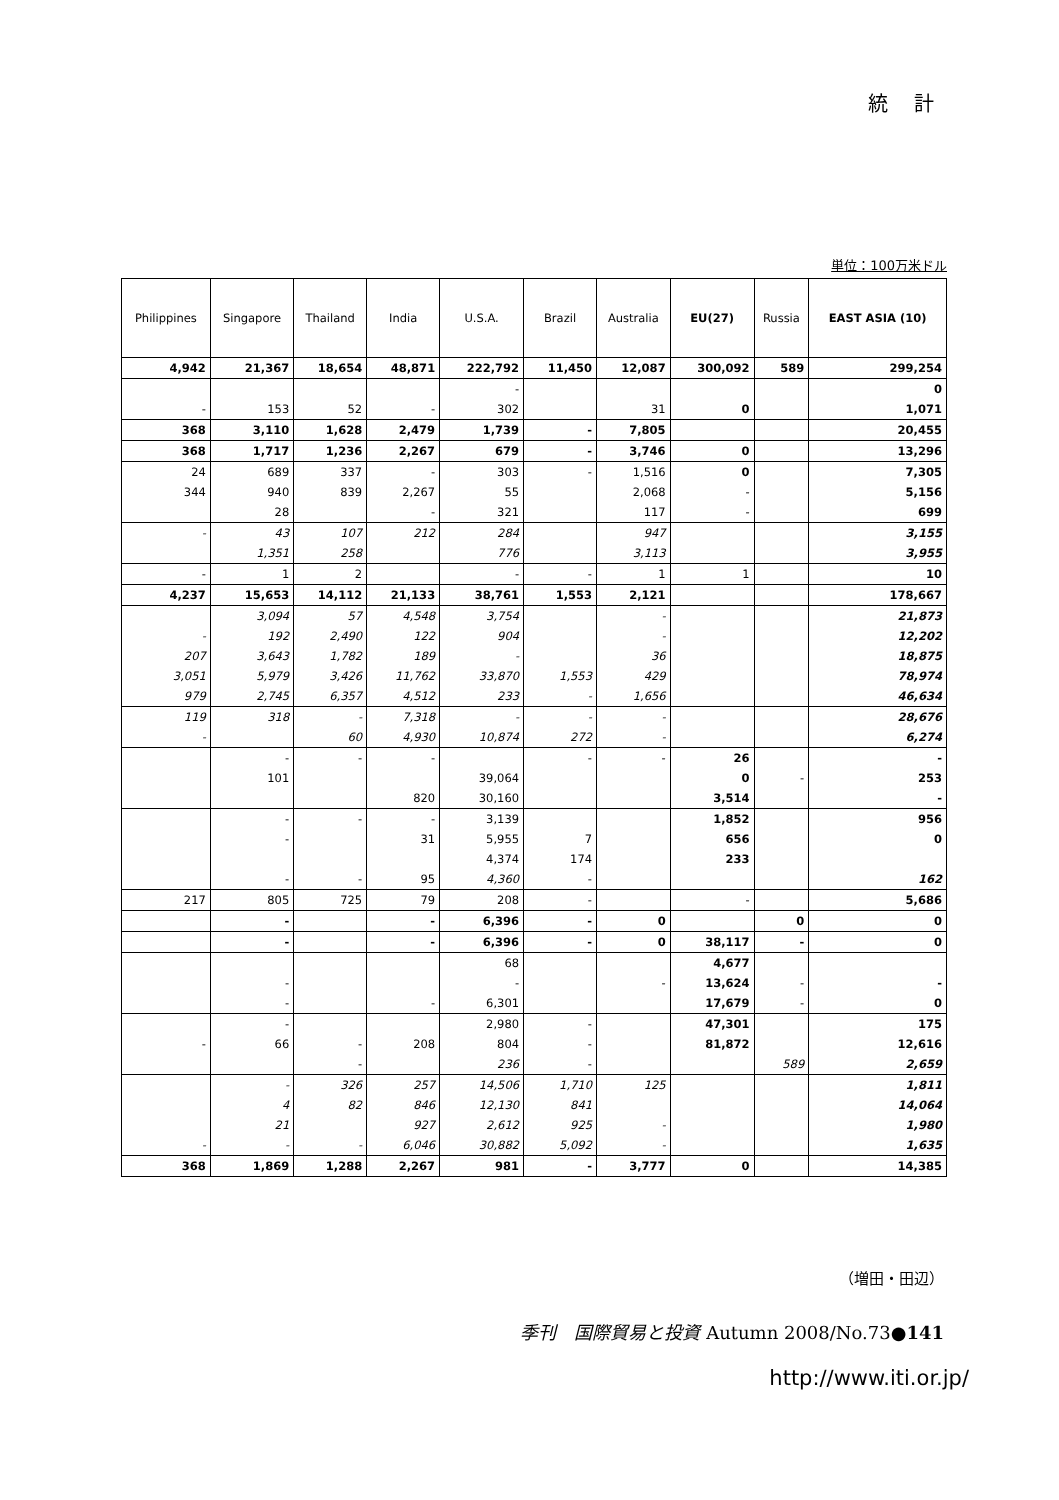統 計
単位：100万米ドル
| Philippines | Singapore | Thailand | India | U.S.A. | Brazil | Australia | EU(27) | Russia | EAST ASIA (10) |
| --- | --- | --- | --- | --- | --- | --- | --- | --- | --- |
| 4,942 | 21,367 | 18,654 | 48,871 | 222,792 | 11,450 | 12,087 | 300,092 | 589 | 299,254 |
| | | | | - | | | | | 0 |
| - | 153 | 52 | - | 302 | | 31 | 0 | | 1,071 |
| 368 | 3,110 | 1,628 | 2,479 | 1,739 | - | 7,805 | | | 20,455 |
| 368 | 1,717 | 1,236 | 2,267 | 679 | - | 3,746 | 0 | | 13,296 |
| 24 | 689 | 337 | - | 303 | - | 1,516 | 0 | | 7,305 |
| 344 | 940 | 839 | 2,267 | 55 | | 2,068 | - | | 5,156 |
| | 28 | | - | 321 | | 117 | - | | 699 |
| - | 43 | 107 | 212 | 284 | | 947 | | | 3,155 |
| | 1,351 | 258 | | 776 | | 3,113 | | | 3,955 |
| - | 1 | 2 | | - | - | 1 | 1 | | 10 |
| 4,237 | 15,653 | 14,112 | 21,133 | 38,761 | 1,553 | 2,121 | | | 178,667 |
| | 3,094 | 57 | 4,548 | 3,754 | | - | | | 21,873 |
| - | 192 | 2,490 | 122 | 904 | | - | | | 12,202 |
| 207 | 3,643 | 1,782 | 189 | - | | 36 | | | 18,875 |
| 3,051 | 5,979 | 3,426 | 11,762 | 33,870 | 1,553 | 429 | | | 78,974 |
| 979 | 2,745 | 6,357 | 4,512 | 233 | - | 1,656 | | | 46,634 |
| 119 | 318 | - | 7,318 | - | - | - | | | 28,676 |
| - | | 60 | 4,930 | 10,874 | 272 | - | | | 6,274 |
| | - | - | - | | - | - | 26 | | - |
| | 101 | | | 39,064 | | | 0 | - | 253 |
| | | | 820 | 30,160 | | | 3,514 | | - |
| | - | - | - | 3,139 | | | 1,852 | | 956 |
| | - | | 31 | 5,955 | 7 | | 656 | | 0 |
| | | | | 4,374 | 174 | | 233 | | |
| | - | - | 95 | 4,360 | - | | | | 162 |
| 217 | 805 | 725 | 79 | 208 | - | | - | | 5,686 |
| | - | | - | 6,396 | - | 0 | | 0 | 0 |
| | - | | - | 6,396 | - | 0 | 38,117 | - | 0 |
| | | | | 68 | | | 4,677 | | |
| | - | | | - | | - | 13,624 | - | - |
| | - | | - | 6,301 | | | 17,679 | - | 0 |
| | - | | | 2,980 | - | | 47,301 | | 175 |
| - | 66 | - | 208 | 804 | - | | 81,872 | | 12,616 |
| | | - | | 236 | - | | | 589 | 2,659 |
| | - | 326 | 257 | 14,506 | 1,710 | 125 | | | 1,811 |
| | 4 | 82 | 846 | 12,130 | 841 | | | | 14,064 |
| | 21 | | 927 | 2,612 | 925 | - | | | 1,980 |
| - | - | - | 6,046 | 30,882 | 5,092 | - | | | 1,635 |
| 368 | 1,869 | 1,288 | 2,267 | 981 | - | 3,777 | 0 | | 14,385 |
（増田・田辺）
季刊　国際貿易と投資 Autumn 2008/No.73●141
http://www.iti.or.jp/